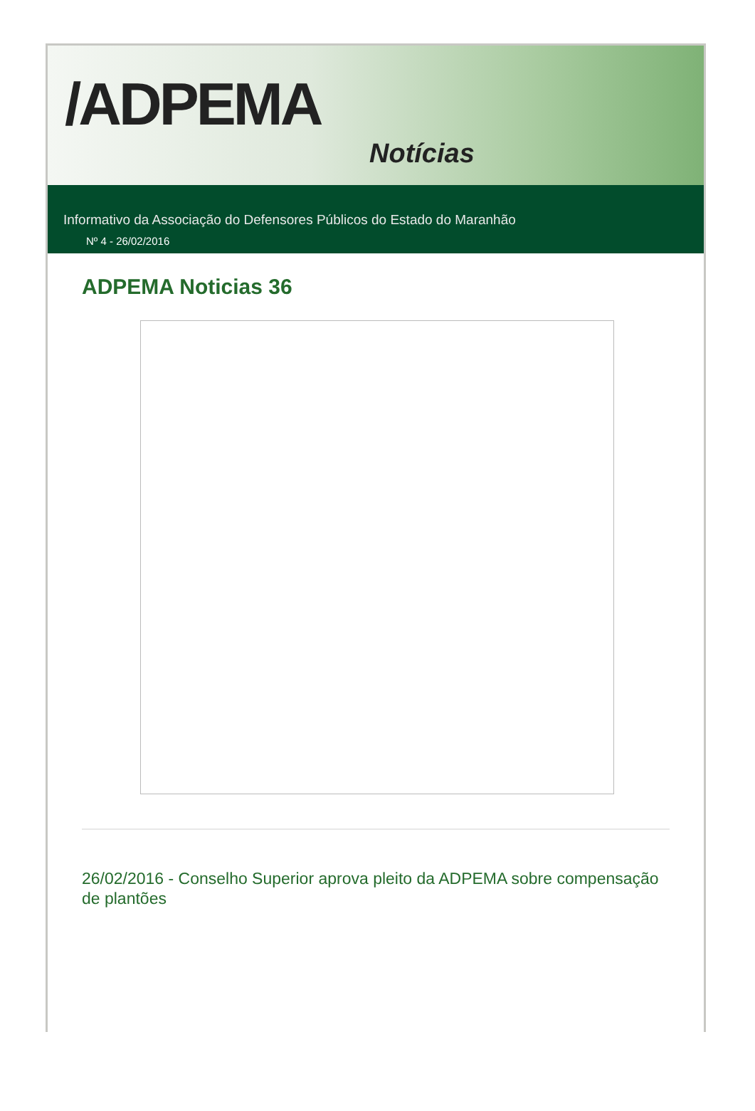/ADPEMA
Notícias
Informativo da Associação do Defensores Públicos do Estado do Maranhão
Nº 4 - 26/02/2016
ADPEMA Noticias 36
26/02/2016 - Conselho Superior aprova pleito da ADPEMA sobre compensação de plantões